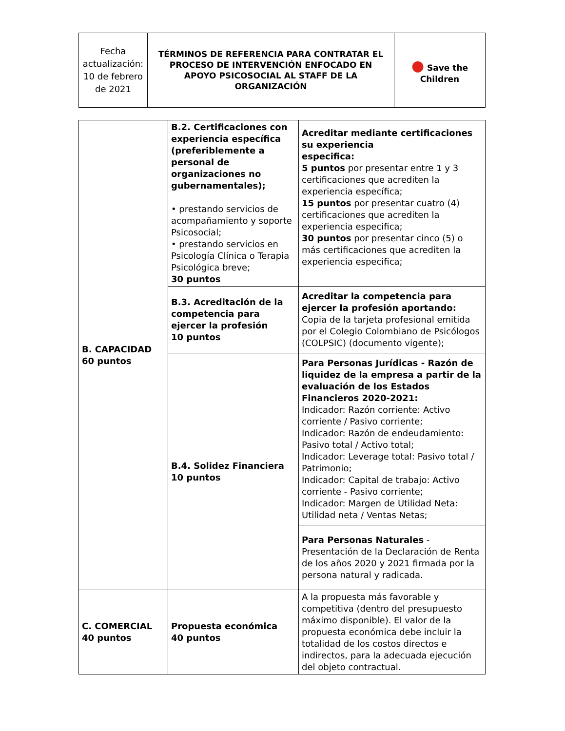| Fecha actualización: 10 de febrero de 2021 | TÉRMINOS DE REFERENCIA PARA CONTRATAR EL PROCESO DE INTERVENCIÓN ENFOCADO EN APOYO PSICOSOCIAL AL STAFF DE LA ORGANIZACIÓN | ● Save the Children |
| B. CAPACIDAD 60 puntos | B.2. Certificaciones con experiencia específica (preferiblemente a personal de organizaciones no gubernamentales); • prestando servicios de acompañamiento y soporte Psicosocial; • prestando servicios en Psicología Clínica o Terapia Psicológica breve; 30 puntos | Acreditar mediante certificaciones su experiencia especifica: 5 puntos por presentar entre 1 y 3 certificaciones que acrediten la experiencia específica; 15 puntos por presentar cuatro (4) certificaciones que acrediten la experiencia especifica; 30 puntos por presentar cinco (5) o más certificaciones que acrediten la experiencia especifica; |
| | B.3. Acreditación de la competencia para ejercer la profesión 10 puntos | Acreditar la competencia para ejercer la profesión aportando: Copia de la tarjeta profesional emitida por el Colegio Colombiano de Psicólogos (COLPSIC) (documento vigente); |
| | B.4. Solidez Financiera 10 puntos | Para Personas Jurídicas - Razón de liquidez de la empresa a partir de la evaluación de los Estados Financieros 2020-2021: Indicador: Razón corriente: Activo corriente / Pasivo corriente; Indicador: Razón de endeudamiento: Pasivo total / Activo total; Indicador: Leverage total: Pasivo total / Patrimonio; Indicador: Capital de trabajo: Activo corriente - Pasivo corriente; Indicador: Margen de Utilidad Neta: Utilidad neta / Ventas Netas; |
| | | Para Personas Naturales - Presentación de la Declaración de Renta de los años 2020 y 2021 firmada por la persona natural y radicada. |
| C. COMERCIAL 40 puntos | Propuesta económica 40 puntos | A la propuesta más favorable y competitiva (dentro del presupuesto máximo disponible). El valor de la propuesta económica debe incluir la totalidad de los costos directos e indirectos, para la adecuada ejecución del objeto contractual. |